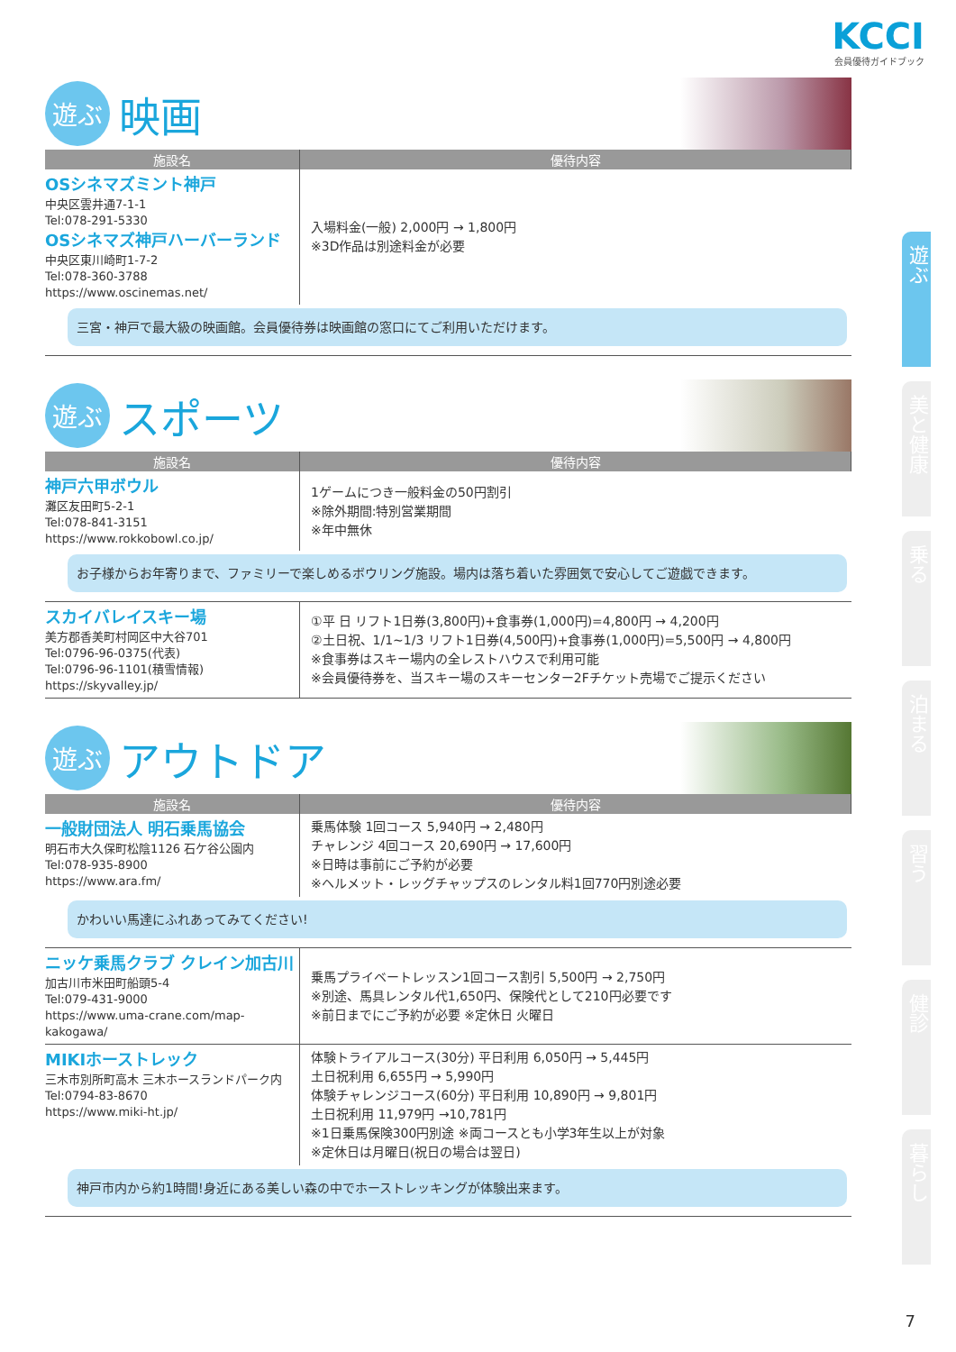KCCI
会員優待ガイドブック
遊ぶ
映画
| 施設名 | 優待内容 |
| --- | --- |
| OSシネマズミント神戸 中央区雲井通7-1-1 Tel:078-291-5330 OSシネマズ神戸ハーバーランド 中央区東川崎町1-7-2 Tel:078-360-3788 https://www.oscinemas.net/ | 入場料金(一般) 2,000円 → 1,800円 ※3D作品は別途料金が必要 |
| 三宮・神戸で最大級の映画館。会員優待券は映画館の窓口にてご利用いただけます。 | |
遊ぶ
スポーツ
| 施設名 | 優待内容 |
| --- | --- |
| 神戸六甲ボウル 灘区友田町5-2-1 Tel:078-841-3151 https://www.rokkobowl.co.jp/ | 1ゲームにつき一般料金の50円割引 ※除外期間:特別営業期間 ※年中無休 |
| お子様からお年寄りまで、ファミリーで楽しめるボウリング施設。場内は落ち着いた雰囲気で安心してご遊戯できます。 | |
| スカイバレイスキー場 美方郡香美町村岡区中大谷701 Tel:0796-96-0375(代表) Tel:0796-96-1101(積雪情報) https://skyvalley.jp/ | ①平 日 リフト1日券(3,800円)+食事券(1,000円)=4,800円 → 4,200円 ②土日祝、1/1~1/3 リフト1日券(4,500円)+食事券(1,000円)=5,500円 → 4,800円 ※食事券はスキー場内の全レストハウスで利用可能 ※会員優待券を、当スキー場のスキーセンター2Fチケット売場でご提示ください |
遊ぶ
アウトドア
| 施設名 | 優待内容 |
| --- | --- |
| 一般財団法人 明石乗馬協会 明石市大久保町松陰1126 石ケ谷公園内 Tel:078-935-8900 https://www.ara.fm/ | 乗馬体験 1回コース 5,940円 → 2,480円 チャレンジ 4回コース 20,690円 → 17,600円 ※日時は事前にご予約が必要 ※ヘルメット・レッグチャップスのレンタル料1回770円別途必要 |
| かわいい馬達にふれあってみてください! | |
| ニッケ乗馬クラブ クレイン加古川 加古川市米田町船頭5-4 Tel:079-431-9000 https://www.uma-crane.com/map-kakogawa/ | 乗馬プライベートレッスン1回コース割引 5,500円 → 2,750円 ※別途、馬具レンタル代1,650円、保険代として210円必要です ※前日までにご予約が必要 ※定休日 火曜日 |
| MIKIホーストレック 三木市別所町高木 三木ホースランドパーク内 Tel:0794-83-8670 https://www.miki-ht.jp/ | 体験トライアルコース(30分) 平日利用 6,050円 → 5,445円 土日祝利用 6,655円 → 5,990円 体験チャレンジコース(60分) 平日利用 10,890円 → 9,801円 土日祝利用 11,979円 →10,781円 ※1日乗馬保険300円別途 ※両コースとも小学3年生以上が対象 ※定休日は月曜日(祝日の場合は翌日) |
| 神戸市内から約1時間!身近にある美しい森の中でホーストレッキングが体験出来ます。 | |
遊ぶ
美と健康
乗る
泊まる
習う
健診
暮らし
7